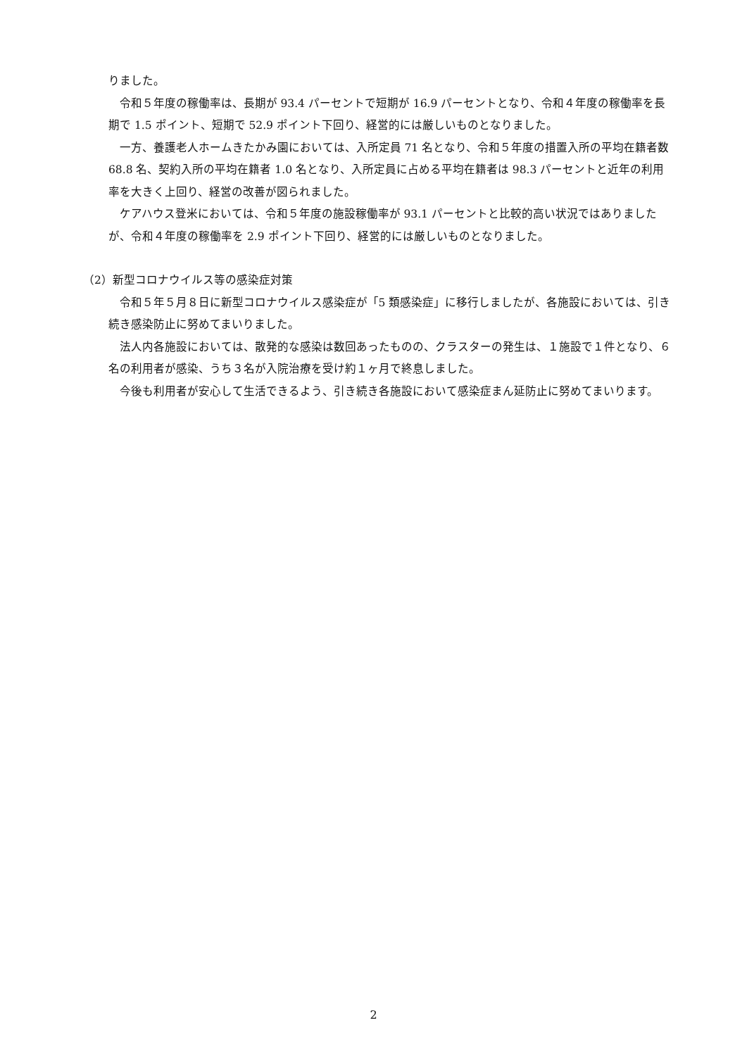りました。
令和５年度の稼働率は、長期が 93.4 パーセントで短期が 16.9 パーセントとなり、令和４年度の稼働率を長期で 1.5 ポイント、短期で 52.9 ポイント下回り、経営的には厳しいものとなりました。
一方、養護老人ホームきたかみ園においては、入所定員 71 名となり、令和５年度の措置入所の平均在籍者数 68.8 名、契約入所の平均在籍者 1.0 名となり、入所定員に占める平均在籍者は 98.3 パーセントと近年の利用率を大きく上回り、経営の改善が図られました。
ケアハウス登米においては、令和５年度の施設稼働率が 93.1 パーセントと比較的高い状況ではありましたが、令和４年度の稼働率を 2.9 ポイント下回り、経営的には厳しいものとなりました。
（2）新型コロナウイルス等の感染症対策
令和５年５月８日に新型コロナウイルス感染症が「5 類感染症」に移行しましたが、各施設においては、引き続き感染防止に努めてまいりました。
法人内各施設においては、散発的な感染は数回あったものの、クラスターの発生は、１施設で１件となり、６名の利用者が感染、うち３名が入院治療を受け約１ヶ月で終息しました。
今後も利用者が安心して生活できるよう、引き続き各施設において感染症まん延防止に努めてまいります。
2